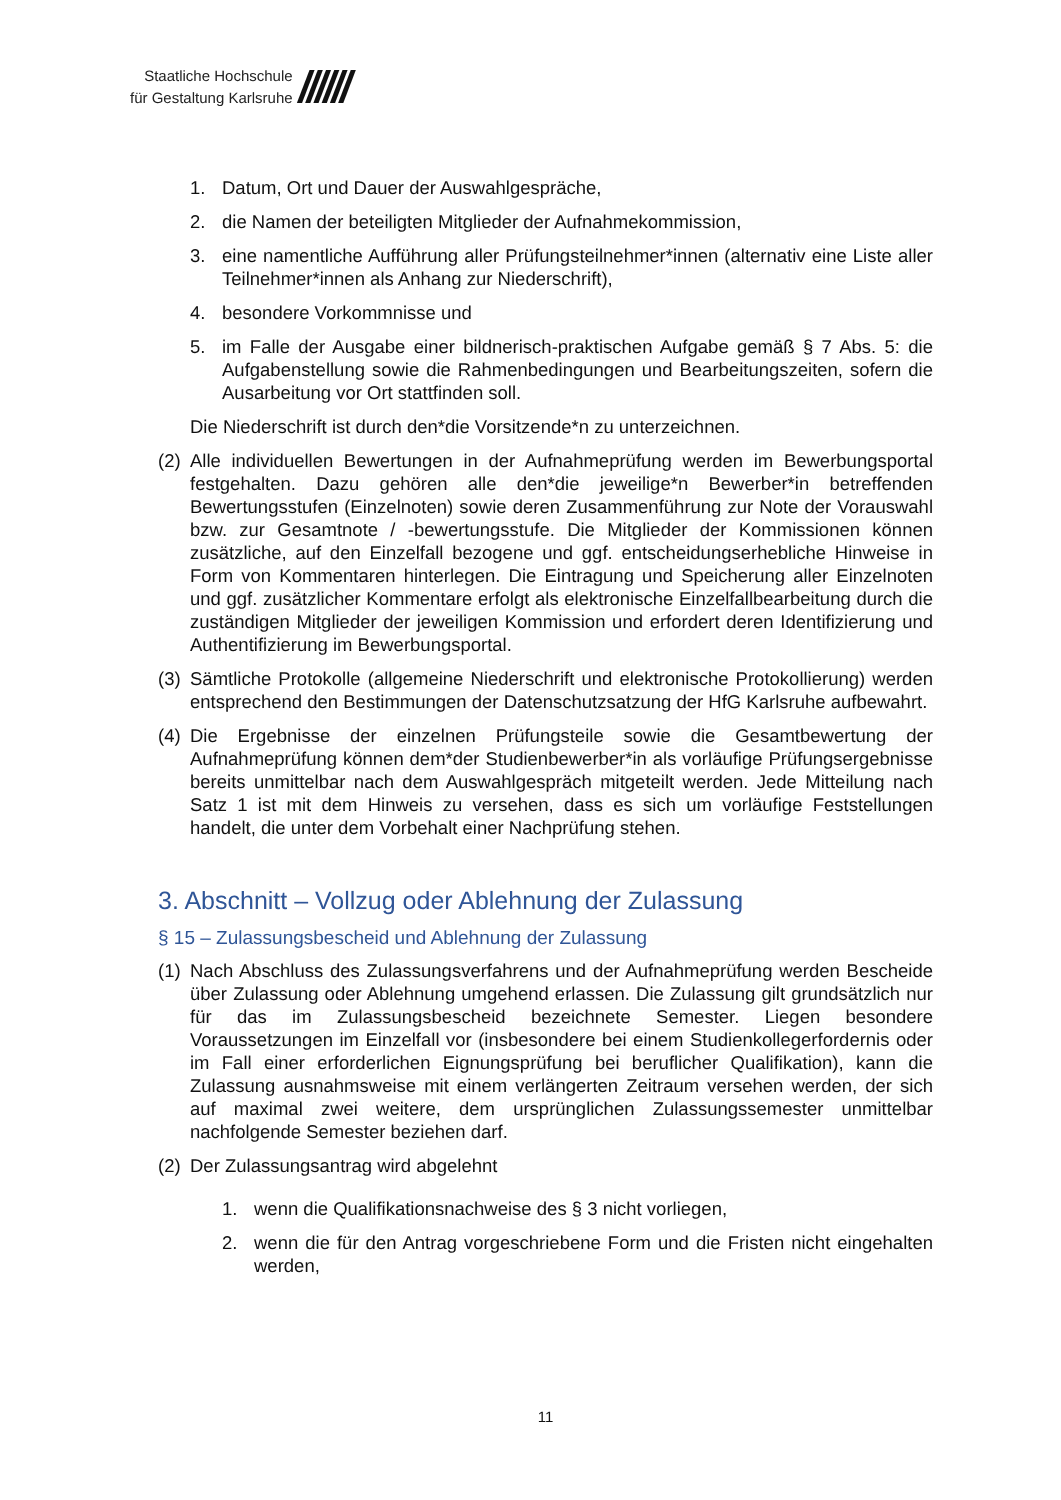Staatliche Hochschule
für Gestaltung Karlsruhe
//////
1. Datum, Ort und Dauer der Auswahlgespräche,
2. die Namen der beteiligten Mitglieder der Aufnahmekommission,
3. eine namentliche Aufführung aller Prüfungsteilnehmer*innen (alternativ eine Liste aller Teilnehmer*innen als Anhang zur Niederschrift),
4. besondere Vorkommnisse und
5. im Falle der Ausgabe einer bildnerisch-praktischen Aufgabe gemäß § 7 Abs. 5: die Aufgabenstellung sowie die Rahmenbedingungen und Bearbeitungszeiten, sofern die Ausarbeitung vor Ort stattfinden soll.
Die Niederschrift ist durch den*die Vorsitzende*n zu unterzeichnen.
(2) Alle individuellen Bewertungen in der Aufnahmeprüfung werden im Bewerbungsportal festgehalten. Dazu gehören alle den*die jeweilige*n Bewerber*in betreffenden Bewertungsstufen (Einzelnoten) sowie deren Zusammenführung zur Note der Vorauswahl bzw. zur Gesamtnote / -bewertungsstufe. Die Mitglieder der Kommissionen können zusätzliche, auf den Einzelfall bezogene und ggf. entscheidungserhebliche Hinweise in Form von Kommentaren hinterlegen. Die Eintragung und Speicherung aller Einzelnoten und ggf. zusätzlicher Kommentare erfolgt als elektronische Einzelfallbearbeitung durch die zuständigen Mitglieder der jeweiligen Kommission und erfordert deren Identifizierung und Authentifizierung im Bewerbungsportal.
(3) Sämtliche Protokolle (allgemeine Niederschrift und elektronische Protokollierung) werden entsprechend den Bestimmungen der Datenschutzsatzung der HfG Karlsruhe aufbewahrt.
(4) Die Ergebnisse der einzelnen Prüfungsteile sowie die Gesamtbewertung der Aufnahmeprüfung können dem*der Studienbewerber*in als vorläufige Prüfungsergebnisse bereits unmittelbar nach dem Auswahlgespräch mitgeteilt werden. Jede Mitteilung nach Satz 1 ist mit dem Hinweis zu versehen, dass es sich um vorläufige Feststellungen handelt, die unter dem Vorbehalt einer Nachprüfung stehen.
3. Abschnitt – Vollzug oder Ablehnung der Zulassung
§ 15 – Zulassungsbescheid und Ablehnung der Zulassung
(1) Nach Abschluss des Zulassungsverfahrens und der Aufnahmeprüfung werden Bescheide über Zulassung oder Ablehnung umgehend erlassen. Die Zulassung gilt grundsätzlich nur für das im Zulassungsbescheid bezeichnete Semester. Liegen besondere Voraussetzungen im Einzelfall vor (insbesondere bei einem Studienkollegerfordernis oder im Fall einer erforderlichen Eignungsprüfung bei beruflicher Qualifikation), kann die Zulassung ausnahmsweise mit einem verlängerten Zeitraum versehen werden, der sich auf maximal zwei weitere, dem ursprünglichen Zulassungssemester unmittelbar nachfolgende Semester beziehen darf.
(2) Der Zulassungsantrag wird abgelehnt
1. wenn die Qualifikationsnachweise des § 3 nicht vorliegen,
2. wenn die für den Antrag vorgeschriebene Form und die Fristen nicht eingehalten werden,
11